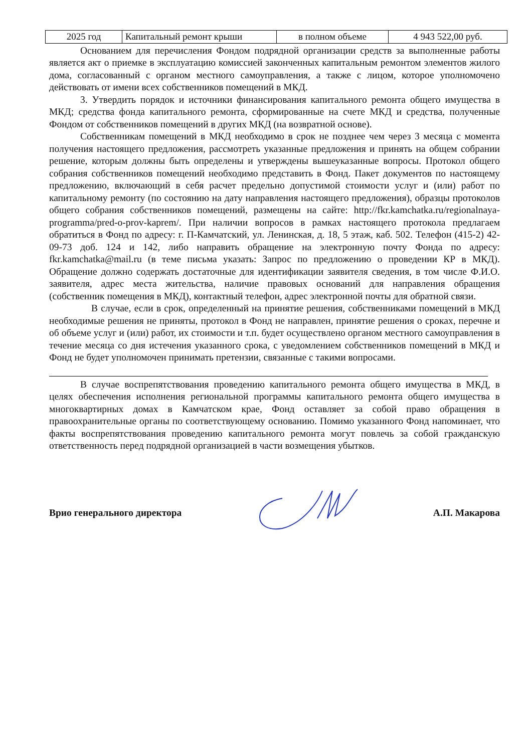| 2025 год | Капитальный ремонт крыши | в полном объеме | 4 943 522,00 руб. |
Основанием для перечисления Фондом подрядной организации средств за выполненные работы является акт о приемке в эксплуатацию комиссией законченных капитальным ремонтом элементов жилого дома, согласованный с органом местного самоуправления, а также с лицом, которое уполномочено действовать от имени всех собственников помещений в МКД.
3. Утвердить порядок и источники финансирования капитального ремонта общего имущества в МКД; средства фонда капитального ремонта, сформированные на счете МКД и средства, полученные Фондом от собственников помещений в других МКД (на возвратной основе).
Собственникам помещений в МКД необходимо в срок не позднее чем через 3 месяца с момента получения настоящего предложения, рассмотреть указанные предложения и принять на общем собрании решение, которым должны быть определены и утверждены вышеуказанные вопросы. Протокол общего собрания собственников помещений необходимо представить в Фонд. Пакет документов по настоящему предложению, включающий в себя расчет предельно допустимой стоимости услуг и (или) работ по капитальному ремонту (по состоянию на дату направления настоящего предложения), образцы протоколов общего собрания собственников помещений, размещены на сайте: http://fkr.kamchatka.ru/regionalnaya-programma/pred-o-prov-kaprem/. При наличии вопросов в рамках настоящего протокола предлагаем обратиться в Фонд по адресу: г. П-Камчатский, ул. Ленинская, д. 18, 5 этаж, каб. 502. Телефон (415-2) 42-09-73 доб. 124 и 142, либо направить обращение на электронную почту Фонда по адресу: fkr.kamchatka@mail.ru (в теме письма указать: Запрос по предложению о проведении КР в МКД). Обращение должно содержать достаточные для идентификации заявителя сведения, в том числе Ф.И.О. заявителя, адрес места жительства, наличие правовых оснований для направления обращения (собственник помещения в МКД), контактный телефон, адрес электронной почты для обратной связи.
В случае, если в срок, определенный на принятие решения, собственниками помещений в МКД необходимые решения не приняты, протокол в Фонд не направлен, принятие решения о сроках, перечне и об объеме услуг и (или) работ, их стоимости и т.п. будет осуществлено органом местного самоуправления в течение месяца со дня истечения указанного срока, с уведомлением собственников помещений в МКД и Фонд не будет уполномочен принимать претензии, связанные с такими вопросами.
В случае воспрепятствования проведению капитального ремонта общего имущества в МКД, в целях обеспечения исполнения региональной программы капитального ремонта общего имущества в многоквартирных домах в Камчатском крае, Фонд оставляет за собой право обращения в правоохранительные органы по соответствующему основанию. Помимо указанного Фонд напоминает, что факты воспрепятствования проведению капитального ремонта могут повлечь за собой гражданскую ответственность перед подрядной организацией в части возмещения убытков.
Врио генерального директора А.П. Макарова